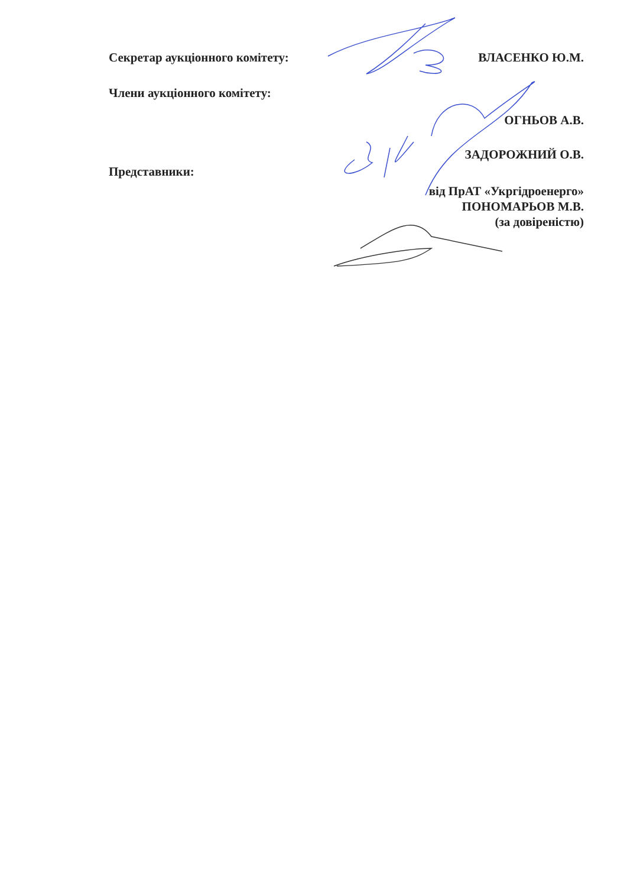Секретар аукціонного комітету: ВЛАСЕНКО Ю.М.
Члени аукціонного комітету:
ОГНЬОВ А.В.
ЗАДОРОЖНИЙ О.В.
Представники:
від ПрАТ «Укргідроенерго»
ПОНОМАРЬОВ М.В.
(за довіреністю)